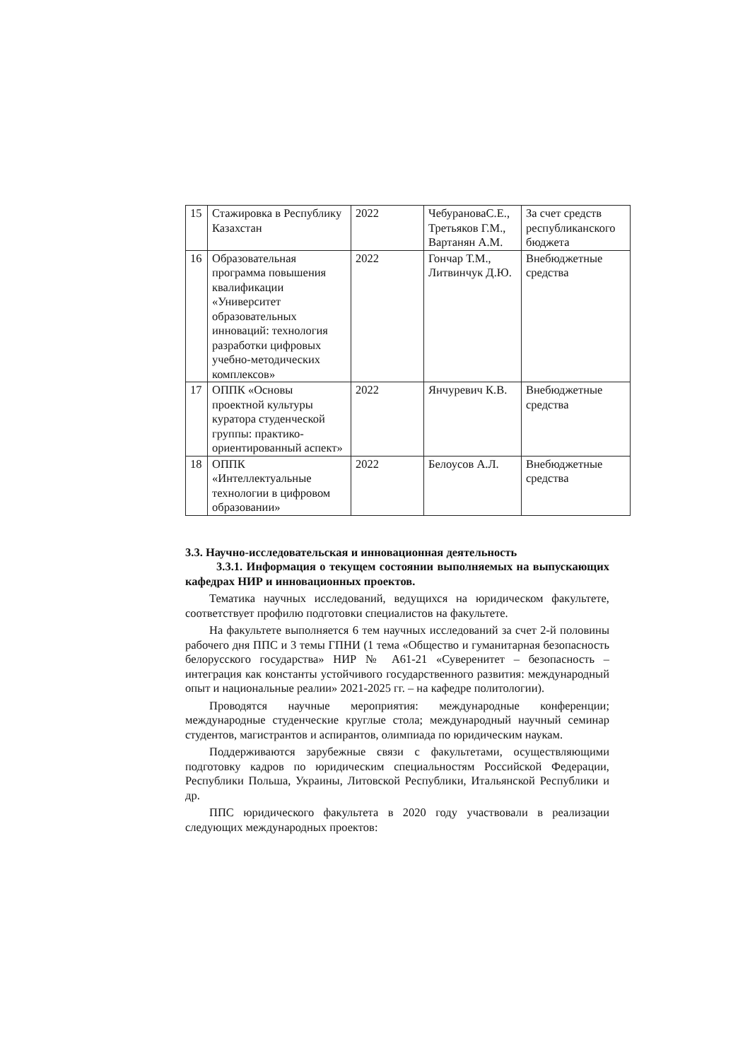| 15 | Стажировка в Республику Казахстан | 2022 | ЧебурановаС.Е., Третьяков Г.М., Вартанян А.М. | За счет средств республиканского бюджета |
| 16 | Образовательная программа повышения квалификации «Университет образовательных инноваций: технология разработки цифровых учебно-методических комплексов» | 2022 | Гончар Т.М., Литвинчук Д.Ю. | Внебюджетные средства |
| 17 | ОППК «Основы проектной культуры куратора студенческой группы: практико-ориентированный аспект» | 2022 | Янчуревич К.В. | Внебюджетные средства |
| 18 | ОППК «Интеллектуальные технологии в цифровом образовании» | 2022 | Белоусов А.Л. | Внебюджетные средства |
3.3. Научно-исследовательская и инновационная деятельность
3.3.1. Информация о текущем состоянии выполняемых на выпускающих кафедрах НИР и инновационных проектов.
Тематика научных исследований, ведущихся на юридическом факультете, соответствует профилю подготовки специалистов на факультете.
На факультете выполняется 6 тем научных исследований за счет 2-й половины рабочего дня ППС и 3 темы ГПНИ (1 тема «Общество и гуманитарная безопасность белорусского государства» НИР № А61-21 «Суверенитет – безопасность – интеграция как константы устойчивого государственного развития: международный опыт и национальные реалии» 2021-2025 гг. – на кафедре политологии).
Проводятся научные мероприятия: международные конференции; международные студенческие круглые стола; международный научный семинар студентов, магистрантов и аспирантов, олимпиада по юридическим наукам.
Поддерживаются зарубежные связи с факультетами, осуществляющими подготовку кадров по юридическим специальностям Российской Федерации, Республики Польша, Украины, Литовской Республики, Итальянской Республики и др.
ППС юридического факультета в 2020 году участвовали в реализации следующих международных проектов: